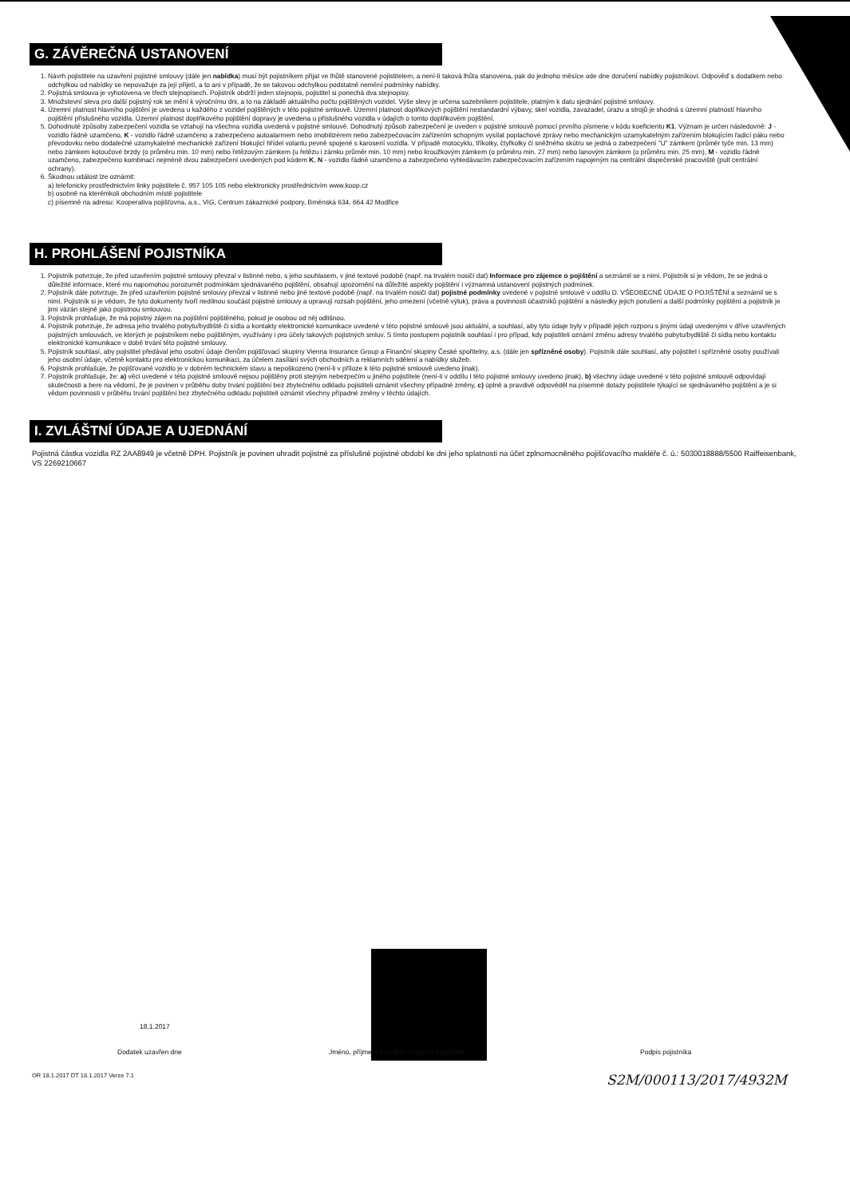G. ZÁVĚREČNÁ USTANOVENÍ
1. Návrh pojistitele na uzavření pojistné smlouvy (dále jen nabídka) musí být pojistníkem přijat ve lhůtě stanovené pojistitelem, a není-li taková lhůta stanovena, pak do jednoho měsíce ode dne doručení nabídky pojistníkovi. Odpověď s dodatkem nebo odchylkou od nabídky se nepovažuje za její přijetí, a to ani v případě, že se takovou odchylkou podstatně nemění podmínky nabídky.
2. Pojistná smlouva je vyhotovena ve třech stejnopisech. Pojistník obdrží jeden stejnopis, pojistitel si ponechá dva stejnopisy.
3. Množstevní sleva pro další pojistný rok se mění k výročnímu dni, a to na základě aktuálního počtu pojištěných vozidel. Výše slevy je určena sazebníkem pojistitele, platným k datu sjednání pojistné smlouvy.
4. Územní platnost hlavního pojištění je uvedena u každého z vozidel pojištěných v této pojistné smlouvě. Územní platnost doplňkových pojištění nestandardní výbavy, skel vozidla, zavazadel, úrazu a strojů je shodná s územní platností hlavního pojištění příslušného vozidla. Územní platnost doplňkového pojištění dopravy je uvedena u příslušného vozidla v údajích o tomto doplňkovém pojištění.
5. Dohodnuté způsoby zabezpečení vozidla se vztahují na všechna vozidla uvedená v pojistné smlouvě. Dohodnutý způsob zabezpečení je uveden v pojistné smlouvě pomocí prvního písmene v kódu koeficientu K1. Význam je určen následovně: J - vozidlo řádně uzamčeno, K - vozidlo řádně uzamčeno a zabezpečeno autoalarmem nebo imobilizérem nebo zabezpečovacím zařízením schopným vysílat poplachové zprávy nebo mechanickým uzamykatelným zařízením blokujícím řadicí páku nebo převodovku nebo dodatečné uzamykatelné mechanické zařízení blokující hřídel volantu pevně spojené s karoserií vozidla. V případě motocyklu, tříkolky, čtyřkolky či sněžného skútru se jedná o zabezpečení "U" zámkem (průměr tyče min. 13 mm) nebo zámkem kotoučové brzdy (o průměru min. 10 mm) nebo řetězovým zámkem (u řetězu i zámku průměr min. 10 mm) nebo kroužkovým zámkem (o průměru min. 27 mm) nebo lanovým zámkem (o průměru min. 25 mm), M - vozidlo řádně uzamčeno, zabezpečeno kombinací nejméně dvou zabezpečení uvedených pod kódem K, N - vozidlo řádně uzamčeno a zabezpečeno vyhledávacím zabezpečovacím zařízením napojeným na centrální dispečerské pracoviště (pult centrální ochrany).
6. Škodnou událost lze oznámit:
a) telefonicky prostřednictvím linky pojistitele č. 957 105 105 nebo elektronicky prostřednictvím www.koop.cz
b) osobně na kterémkoli obchodním místě pojistitele
c) písemně na adresu: Kooperativa pojišťovna, a.s., VIG, Centrum zákaznické podpory, Brněnská 634, 664 42 Modřice
H. PROHLÁŠENÍ POJISTNÍKA
1. Pojistník potvrzuje, že před uzavřením pojistné smlouvy převzal v listinné nebo, s jeho souhlasem, v jiné textové podobě (např. na trvalém nosiči dat) Informace pro zájemce o pojištění a seznámil se s nimi. Pojistník si je vědom, že se jedná o důležité informace, které mu napomohou porozumět podmínkám sjednávaného pojištění, obsahují upozornění na důležité aspekty pojištění i významná ustanovení pojistných podmínek.
2. Pojistník dále potvrzuje, že před uzavřením pojistné smlouvy převzal v listinné nebo jiné textové podobě (např. na trvalém nosiči dat) pojistné podmínky uvedené v pojistné smlouvě v oddílu D. VŠEOBECNÉ ÚDAJE O POJIŠTĚNÍ a seznámil se s nimi. Pojistník si je vědom, že tyto dokumenty tvoří nedílnou součást pojistné smlouvy a upravují rozsah pojištění, jeho omezení (včetně výluk), práva a povinnosti účastníků pojištění a následky jejich porušení a další podmínky pojištění a pojistník je jimi vázán stejně jako pojistnou smlouvou.
3. Pojistník prohlašuje, že má pojistný zájem na pojištění pojištěného, pokud je osobou od něj odlišnou.
4. Pojistník potvrzuje, že adresa jeho trvalého pobytu/bydliště či sídla a kontakty elektronické komunikace uvedené v této pojistné smlouvě jsou aktuální, a souhlasí, aby tyto údaje byly v případě jejich rozporu s jinými údaji uvedenými v dříve uzavřených pojistných smlouvách, ve kterých je pojistníkem nebo pojištěným, využívány i pro účely takových pojistných smluv. S tímto postupem pojistník souhlasí i pro případ, kdy pojistiteli oznámí změnu adresy trvalého pobytu/bydliště či sídla nebo kontaktu elektronické komunikace v době trvání této pojistné smlouvy.
5. Pojistník souhlasí, aby pojistitel předával jeho osobní údaje členům pojišťovací skupiny Vienna Insurance Group a Finanční skupiny České spořitelny, a.s. (dále jen spřízněné osoby). Pojistník dále souhlasí, aby pojistitel i spřízněné osoby používali jeho osobní údaje, včetně kontaktu pro elektronickou komunikaci, za účelem zasílání svých obchodních a reklamních sdělení a nabídky služeb.
6. Pojistník prohlašuje, že pojišťované vozidlo je v dobrém technickém stavu a nepoškozeno (není-li v příloze k této pojistné smlouvě uvedeno jinak).
7. Pojistník prohlašuje, že: a) věci uvedené v této pojistné smlouvě nejsou pojištěny proti stejným nebezpečím u jiného pojistitele (není-li v oddílu I této pojistné smlouvy uvedeno jinak), b) všechny údaje uvedené v této pojistné smlouvě odpovídají skutečnosti a bere na vědomí, že je povinen v průběhu doby trvání pojištění bez zbytečného odkladu pojistiteli oznámit všechny případné změny, c) úplně a pravdivě odpověděl na písemné dotazy pojistitele týkající se sjednávaného pojištění a je si vědom povinnosti v průběhu trvání pojištění bez zbytečného odkladu pojistiteli oznámit všechny případné změny v těchto údajích.
I. ZVLÁŠTNÍ ÚDAJE A UJEDNÁNÍ
Pojistná částka vozidla RZ 2AA8949 je včetně DPH. Pojistník je povinen uhradit pojistné za příslušné pojistné období ke dni jeho splatnosti na účet zplnomocněného pojišťovacího makléře č. ú.: 5030018888/5500 Raiffeisenbank, VS 2269210667
18.1.2017
Dodatek uzavřen dne Jméno, příjmení a podpis zástupce pojistitele Podpis pojistníka
OR 18.1.2017 DT 18.1.2017 Verze 7.1 S2M/000113/2017/4932M